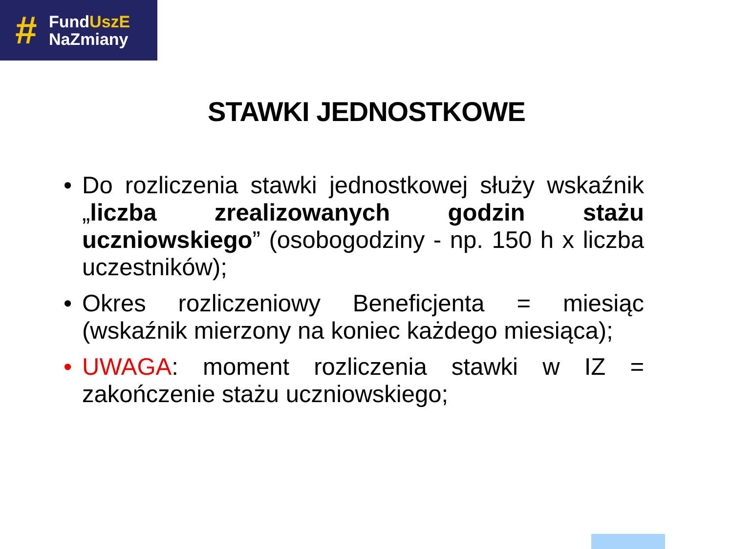#
FundUszE
NaZmiany
STAWKI JEDNOSTKOWE
• Do rozliczenia stawki jednostkowej służy wskaźnik „liczba zrealizowanych godzin stażu uczniowskiego” (osobogodziny - np. 150 h x liczba uczestników);
• Okres rozliczeniowy Beneficjenta = miesiąc (wskaźnik mierzony na koniec każdego miesiąca);
• UWAGA: moment rozliczenia stawki w IZ = zakończenie stażu uczniowskiego;